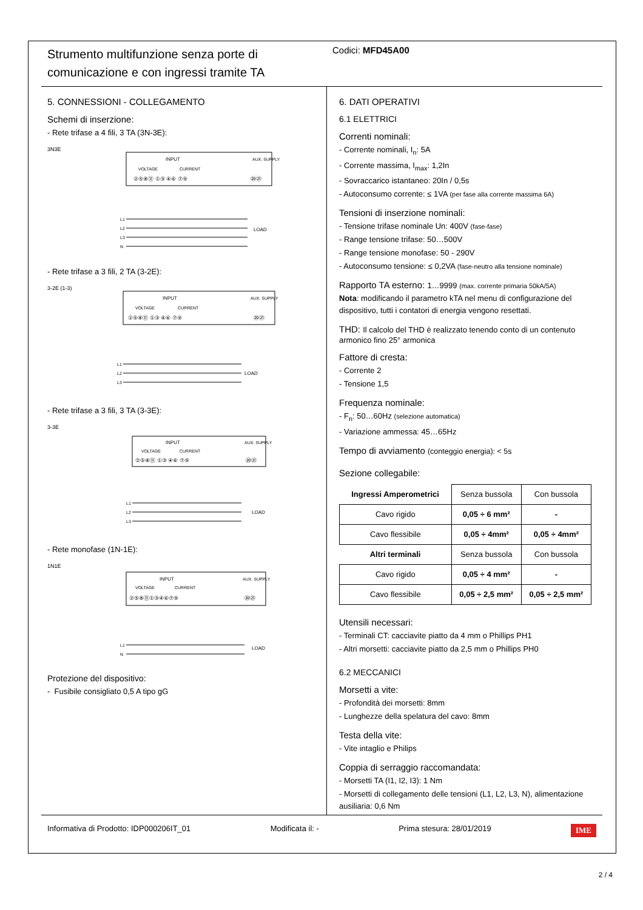Strumento multifunzione senza porte di comunicazione e con ingressi tramite TA
Codici: MFD45A00
5. CONNESSIONI - COLLEGAMENTO
Schemi di inserzione:
- Rete trifase a 4 fili, 3 TA (3N-3E):
3N3E
INPUT
VOLTAGE
CURRENT
AUX. SUPPLY
②⑤⑧⑪ ①③ ④⑥ ⑦⑨
⑳㉑
L1
L2
L3
N
LOAD
- Rete trifase a 3 fili, 2 TA (3-2E):
3-2E (1-3)
INPUT
VOLTAGE
CURRENT
AUX. SUPPLY
②⑤⑧⑪ ①③ ④⑥ ⑦⑨
⑳㉑
L1
L2
L3
LOAD
- Rete trifase a 3 fili, 3 TA (3-3E):
3-3E
INPUT
VOLTAGE
CURRENT
AUX. SUPPLY
②⑤⑧⑪ ①③ ④⑥ ⑦⑨
⑳㉑
L1
L2
L3
LOAD
- Rete monofase (1N-1E):
1N1E
INPUT
VOLTAGE
CURRENT
AUX. SUPPLY
②⑤⑧⑪①③④⑥⑦⑨
⑳㉑
L1
N
LOAD
Protezione del dispositivo:
- Fusibile consigliato 0,5 A tipo gG
6. DATI OPERATIVI
6.1 ELETTRICI
Correnti nominali:
- Corrente nominali, I<sub>n</sub>: 5A
- Corrente massima, I<sub>max</sub>: 1,2In
- Sovraccarico istantaneo: 20In / 0,5s
- Autoconsumo corrente: ≤ 1VA (per fase alla corrente massima 6A)
Tensioni di inserzione nominali:
- Tensione trifase nominale Un: 400V (fase-fase)
- Range tensione trifase: 50…500V
- Range tensione monofase: 50 - 290V
- Autoconsumo tensione: ≤ 0,2VA (fase-neutro alla tensione nominale)
Rapporto TA esterno: 1…9999 (max. corrente primaria 50kA/5A)
Nota: modificando il parametro kTA nel menu di configurazione del dispositivo, tutti i contatori di energia vengono resettati.
THD: Il calcolo del THD è realizzato tenendo conto di un contenuto armonico fino 25° armonica
Fattore di cresta:
- Corrente 2
- Tensione 1,5
Frequenza nominale:
- F<sub>n</sub>: 50…60Hz (selezione automatica)
- Variazione ammessa: 45…65Hz
Tempo di avviamento (conteggio energia): < 5s
Sezione collegabile:
| Ingressi Amperometrici | Senza bussola | Con bussola |
| Cavo rigido | 0,05 ÷ 6 mm² | - |
| Cavo flessibile | 0,05 ÷ 4mm² | 0,05 ÷ 4mm² |
| Altri terminali | Senza bussola | Con bussola |
| Cavo rigido | 0,05 ÷ 4 mm² | - |
| Cavo flessibile | 0,05 ÷ 2,5 mm² | 0,05 ÷ 2,5 mm² |
Utensili necessari:
- Terminali CT: cacciavite piatto da 4 mm o Phillips PH1
- Altri morsetti: cacciavite piatto da 2,5 mm o Phillips PH0
6.2 MECCANICI
Morsetti a vite:
- Profondità dei morsetti: 8mm
- Lunghezze della spelatura del cavo: 8mm
Testa della vite:
- Vite intaglio e Philips
Coppia di serraggio raccomandata:
- Morsetti TA (I1, I2, I3): 1 Nm
- Morsetti di collegamento delle tensioni (L1, L2, L3, N), alimentazione ausiliaria: 0,6 Nm
Informativa di Prodotto: IDP000206IT_01 Modificata il: - Prima stesura: 28/01/2019 IME
2 / 4